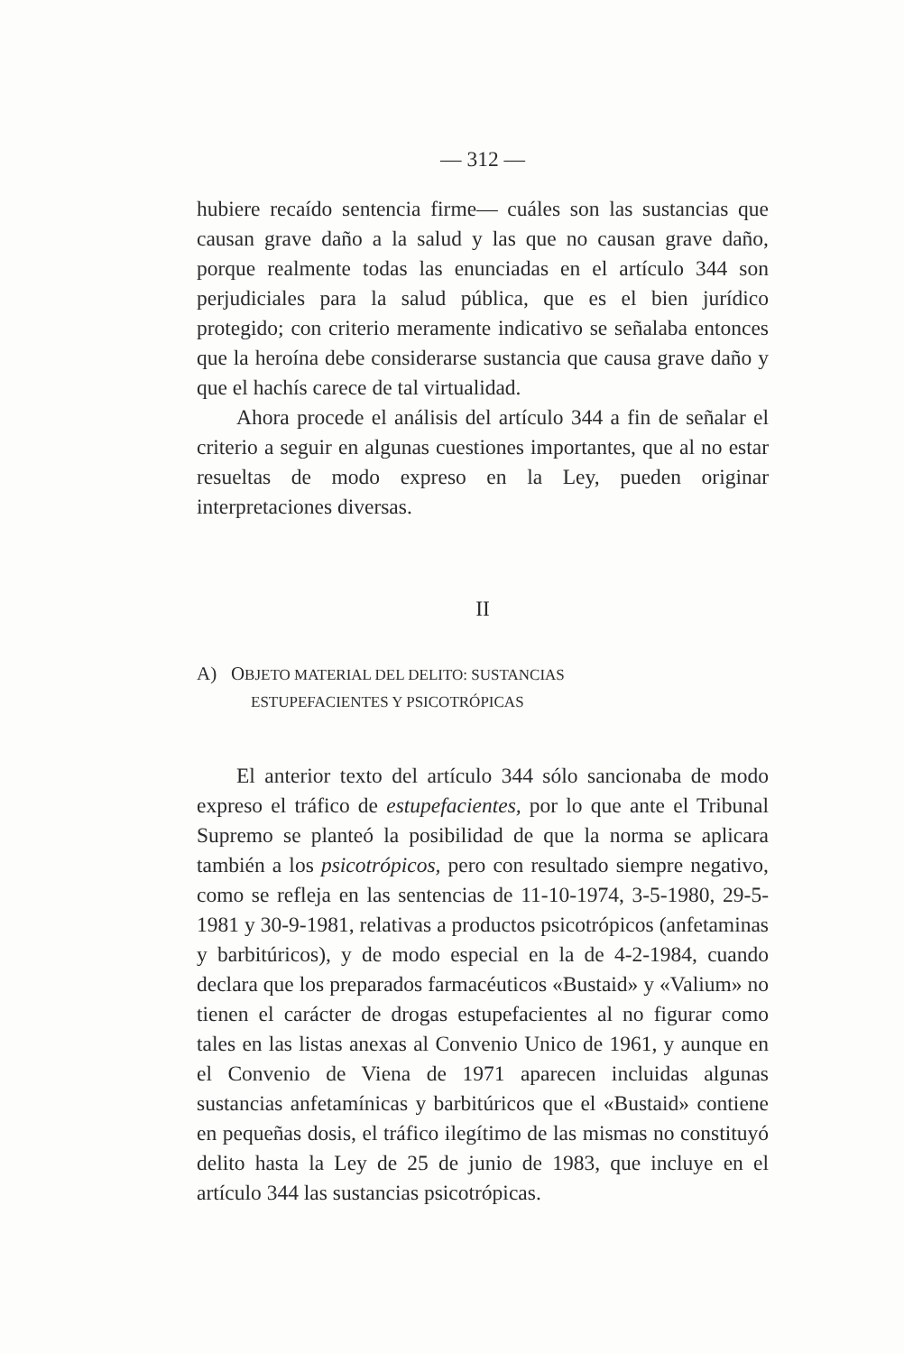— 312 —
hubiere recaído sentencia firme— cuáles son las sustancias que causan grave daño a la salud y las que no causan grave daño, porque realmente todas las enunciadas en el artículo 344 son perjudiciales para la salud pública, que es el bien jurídico protegido; con criterio meramente indicativo se señalaba entonces que la heroína debe considerarse sustancia que causa grave daño y que el hachís carece de tal virtualidad.
Ahora procede el análisis del artículo 344 a fin de señalar el criterio a seguir en algunas cuestiones importantes, que al no estar resueltas de modo expreso en la Ley, pueden originar interpretaciones diversas.
II
A) OBJETO MATERIAL DEL DELITO: SUSTANCIAS
ESTUPEFACIENTES Y PSICOTRÓPICAS
El anterior texto del artículo 344 sólo sancionaba de modo expreso el tráfico de estupefacientes, por lo que ante el Tribunal Supremo se planteó la posibilidad de que la norma se aplicara también a los psicotrópicos, pero con resultado siempre negativo, como se refleja en las sentencias de 11-10-1974, 3-5-1980, 29-5-1981 y 30-9-1981, relativas a productos psicotrópicos (anfetaminas y barbitúricos), y de modo especial en la de 4-2-1984, cuando declara que los preparados farmacéuticos «Bustaid» y «Valium» no tienen el carácter de drogas estupefacientes al no figurar como tales en las listas anexas al Convenio Unico de 1961, y aunque en el Convenio de Viena de 1971 aparecen incluidas algunas sustancias anfetamínicas y barbitúricos que el «Bustaid» contiene en pequeñas dosis, el tráfico ilegítimo de las mismas no constituyó delito hasta la Ley de 25 de junio de 1983, que incluye en el artículo 344 las sustancias psicotrópicas.